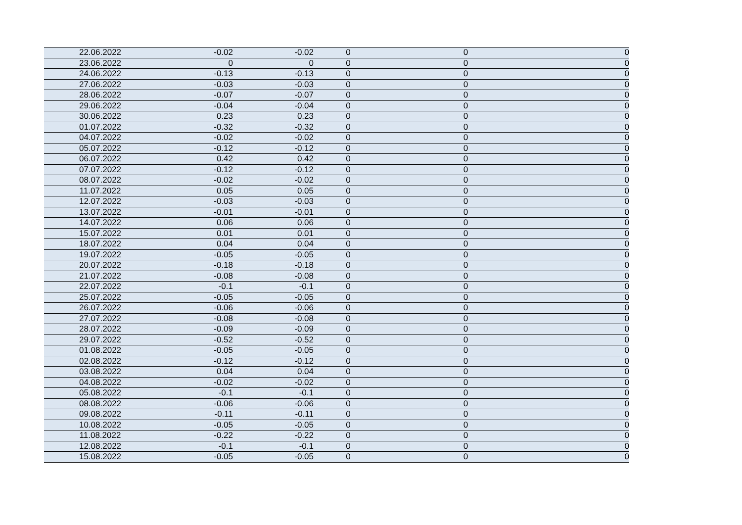| 22.06.2022 | -0.02 | -0.02 | 0 | 0 | 0 |
| 23.06.2022 | 0 | 0 | 0 | 0 | 0 |
| 24.06.2022 | -0.13 | -0.13 | 0 | 0 | 0 |
| 27.06.2022 | -0.03 | -0.03 | 0 | 0 | 0 |
| 28.06.2022 | -0.07 | -0.07 | 0 | 0 | 0 |
| 29.06.2022 | -0.04 | -0.04 | 0 | 0 | 0 |
| 30.06.2022 | 0.23 | 0.23 | 0 | 0 | 0 |
| 01.07.2022 | -0.32 | -0.32 | 0 | 0 | 0 |
| 04.07.2022 | -0.02 | -0.02 | 0 | 0 | 0 |
| 05.07.2022 | -0.12 | -0.12 | 0 | 0 | 0 |
| 06.07.2022 | 0.42 | 0.42 | 0 | 0 | 0 |
| 07.07.2022 | -0.12 | -0.12 | 0 | 0 | 0 |
| 08.07.2022 | -0.02 | -0.02 | 0 | 0 | 0 |
| 11.07.2022 | 0.05 | 0.05 | 0 | 0 | 0 |
| 12.07.2022 | -0.03 | -0.03 | 0 | 0 | 0 |
| 13.07.2022 | -0.01 | -0.01 | 0 | 0 | 0 |
| 14.07.2022 | 0.06 | 0.06 | 0 | 0 | 0 |
| 15.07.2022 | 0.01 | 0.01 | 0 | 0 | 0 |
| 18.07.2022 | 0.04 | 0.04 | 0 | 0 | 0 |
| 19.07.2022 | -0.05 | -0.05 | 0 | 0 | 0 |
| 20.07.2022 | -0.18 | -0.18 | 0 | 0 | 0 |
| 21.07.2022 | -0.08 | -0.08 | 0 | 0 | 0 |
| 22.07.2022 | -0.1 | -0.1 | 0 | 0 | 0 |
| 25.07.2022 | -0.05 | -0.05 | 0 | 0 | 0 |
| 26.07.2022 | -0.06 | -0.06 | 0 | 0 | 0 |
| 27.07.2022 | -0.08 | -0.08 | 0 | 0 | 0 |
| 28.07.2022 | -0.09 | -0.09 | 0 | 0 | 0 |
| 29.07.2022 | -0.52 | -0.52 | 0 | 0 | 0 |
| 01.08.2022 | -0.05 | -0.05 | 0 | 0 | 0 |
| 02.08.2022 | -0.12 | -0.12 | 0 | 0 | 0 |
| 03.08.2022 | 0.04 | 0.04 | 0 | 0 | 0 |
| 04.08.2022 | -0.02 | -0.02 | 0 | 0 | 0 |
| 05.08.2022 | -0.1 | -0.1 | 0 | 0 | 0 |
| 08.08.2022 | -0.06 | -0.06 | 0 | 0 | 0 |
| 09.08.2022 | -0.11 | -0.11 | 0 | 0 | 0 |
| 10.08.2022 | -0.05 | -0.05 | 0 | 0 | 0 |
| 11.08.2022 | -0.22 | -0.22 | 0 | 0 | 0 |
| 12.08.2022 | -0.1 | -0.1 | 0 | 0 | 0 |
| 15.08.2022 | -0.05 | -0.05 | 0 | 0 | 0 |